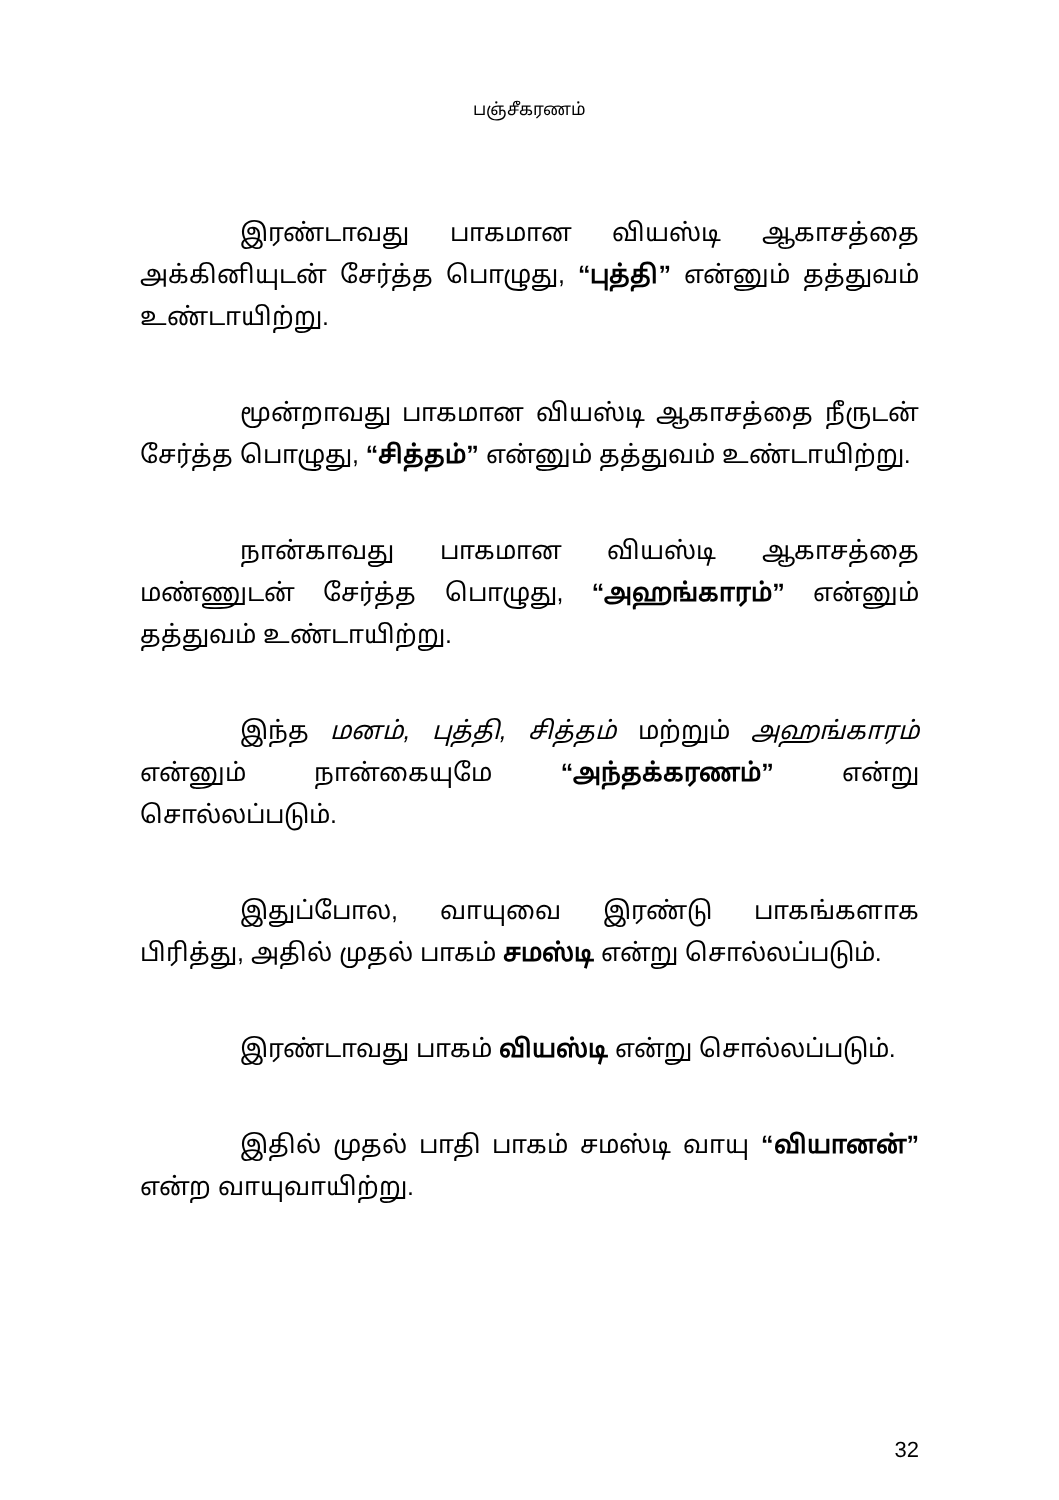பஞ்சீகரணம்
இரண்டாவது பாகமான வியஸ்டி ஆகாசத்தை அக்கினியுடன் சேர்த்த பொழுது, “புத்தி” என்னும் தத்துவம் உண்டாயிற்று.
மூன்றாவது பாகமான வியஸ்டி ஆகாசத்தை நீருடன் சேர்த்த பொழுது, “சித்தம்” என்னும் தத்துவம் உண்டாயிற்று.
நான்காவது பாகமான வியஸ்டி ஆகாசத்தை மண்ணுடன் சேர்த்த பொழுது, “அஹங்காரம்” என்னும் தத்துவம் உண்டாயிற்று.
இந்த மனம், புத்தி, சித்தம் மற்றும் அஹங்காரம் என்னும் நான்கையுமே “அந்தக்கரணம்” என்று சொல்லப்படும்.
இதுப்போல, வாயுவை இரண்டு பாகங்களாக பிரித்து, அதில் முதல் பாகம் சமஸ்டி என்று சொல்லப்படும்.
இரண்டாவது பாகம் வியஸ்டி என்று சொல்லப்படும்.
இதில் முதல் பாதி பாகம் சமஸ்டி வாயு “வியானன்” என்ற வாயுவாயிற்று.
32